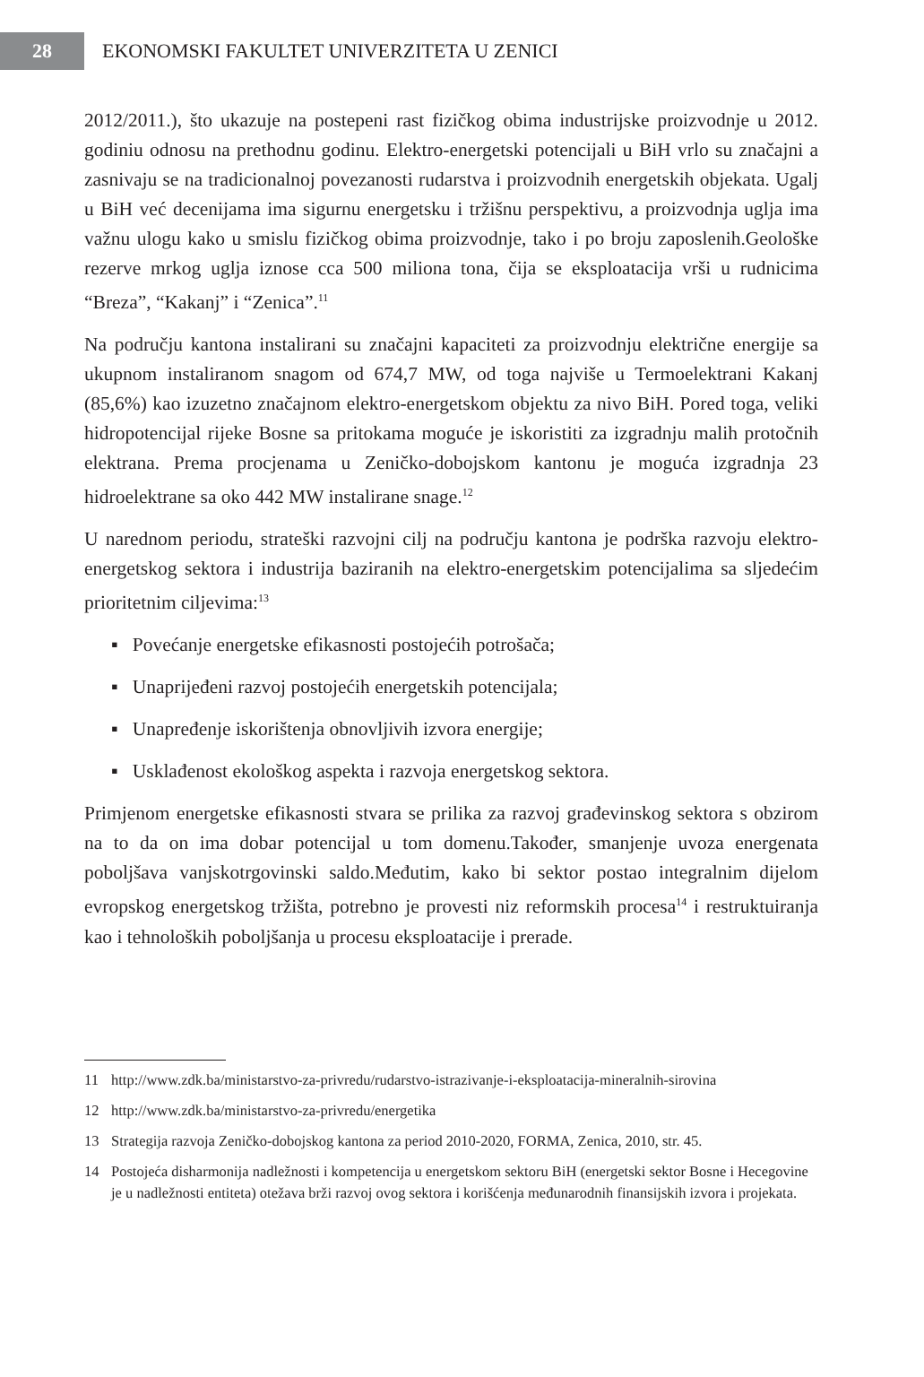28
EKONOMSKI FAKULTET UNIVERZITETA U ZENICI
2012/2011.), što ukazuje na postepeni rast fizičkog obima industrijske proizvodnje u 2012. godiniu odnosu na prethodnu godinu. Elektro-energetski potencijali u BiH vrlo su značajni a zasnivaju se na tradicionalnoj povezanosti rudarstva i proizvodnih energetskih objekata. Ugalj u BiH već decenijama ima sigurnu energetsku i tržišnu perspektivu, a proizvodnja uglja ima važnu ulogu kako u smislu fizičkog obima proizvodnje, tako i po broju zaposlenih.Geološke rezerve mrkog uglja iznose cca 500 miliona tona, čija se eksploatacija vrši u rudnicima “Breza”, “Kakanj” i “Zenica”.<sup>11</sup>
Na području kantona instalirani su značajni kapaciteti za proizvodnju električne energije sa ukupnom instaliranom snagom od 674,7 MW, od toga najviše u Termoelektrani Kakanj (85,6%) kao izuzetno značajnom elektro-energetskom objektu za nivo BiH. Pored toga, veliki hidropotencijal rijeke Bosne sa pritokama moguće je iskoristiti za izgradnju malih protočnih elektrana. Prema procjenama u Zeničko-dobojskom kantonu je moguća izgradnja 23 hidroelektrane sa oko 442 MW instalirane snage.<sup>12</sup>
U narednom periodu, strateški razvojni cilj na području kantona je podrška razvoju elektro-energetskog sektora i industrija baziranih na elektro-energetskim potencijalima sa sljedećim prioritetnim ciljevima:<sup>13</sup>
▪ Povećanje energetske efikasnosti postojećih potrošača;
▪ Unaprijeđeni razvoj postojećih energetskih potencijala;
▪ Unapređenje iskorištenja obnovljivih izvora energije;
▪ Usklađenost ekološkog aspekta i razvoja energetskog sektora.
Primjenom energetske efikasnosti stvara se prilika za razvoj građevinskog sektora s obzirom na to da on ima dobar potencijal u tom domenu.Također, smanjenje uvoza energenata poboljšava vanjskotrgovinski saldo.Međutim, kako bi sektor postao integralnim dijelom evropskog energetskog tržišta, potrebno je provesti niz reformskih procesa<sup>14</sup> i restruktuiranja kao i tehnoloških poboljšanja u procesu eksploatacije i prerade.
11 http://www.zdk.ba/ministarstvo-za-privredu/rudarstvo-istrazivanje-i-eksploatacija-mineralnih-sirovina
12 http://www.zdk.ba/ministarstvo-za-privredu/energetika
13 Strategija razvoja Zeničko-dobojskog kantona za period 2010-2020, FORMA, Zenica, 2010, str. 45.
14 Postojeća disharmonija nadležnosti i kompetencija u energetskom sektoru BiH (energetski sektor Bosne i Hecegovine je u nadležnosti entiteta) otežava brži razvoj ovog sektora i korišćenja međunarodnih finansijskih izvora i projekata.